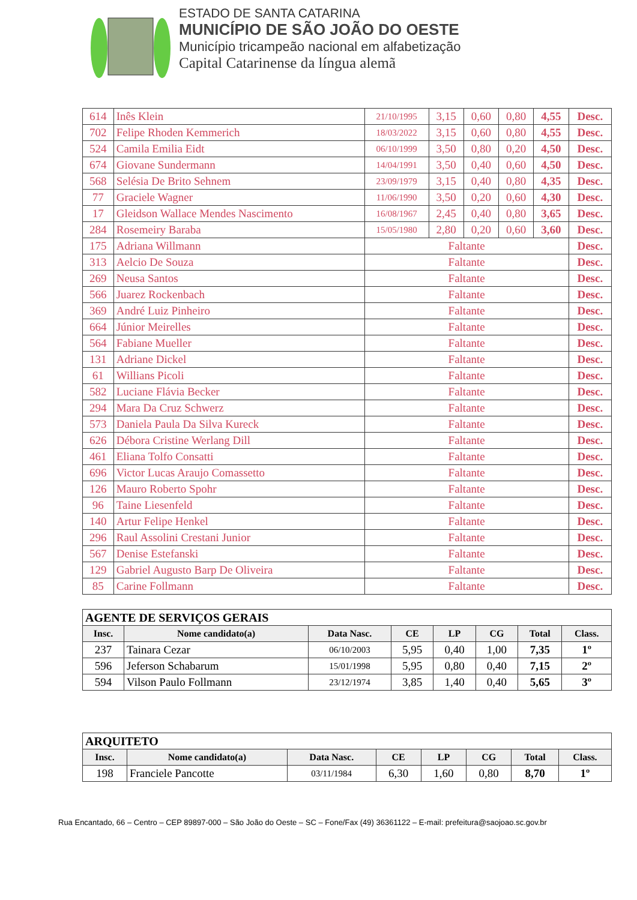ESTADO DE SANTA CATARINA
MUNICÍPIO DE SÃO JOÃO DO OESTE
Município tricampeão nacional em alfabetização
Capital Catarinense da língua alemã
| 614 | Inês Klein | 21/10/1995 | 3,15 | 0,60 | 0,80 | 4,55 | Desc. |
| 702 | Felipe Rhoden Kemmerich | 18/03/2022 | 3,15 | 0,60 | 0,80 | 4,55 | Desc. |
| 524 | Camila Emilia Eidt | 06/10/1999 | 3,50 | 0,80 | 0,20 | 4,50 | Desc. |
| 674 | Giovane Sundermann | 14/04/1991 | 3,50 | 0,40 | 0,60 | 4,50 | Desc. |
| 568 | Selésia De Brito Sehnem | 23/09/1979 | 3,15 | 0,40 | 0,80 | 4,35 | Desc. |
| 77 | Graciele Wagner | 11/06/1990 | 3,50 | 0,20 | 0,60 | 4,30 | Desc. |
| 17 | Gleidson Wallace Mendes Nascimento | 16/08/1967 | 2,45 | 0,40 | 0,80 | 3,65 | Desc. |
| 284 | Rosemeiry Baraba | 15/05/1980 | 2,80 | 0,20 | 0,60 | 3,60 | Desc. |
| 175 | Adriana Willmann | Faltante | | | | | Desc. |
| 313 | Aelcio De Souza | Faltante | | | | | Desc. |
| 269 | Neusa Santos | Faltante | | | | | Desc. |
| 566 | Juarez Rockenbach | Faltante | | | | | Desc. |
| 369 | André Luiz Pinheiro | Faltante | | | | | Desc. |
| 664 | Júnior Meirelles | Faltante | | | | | Desc. |
| 564 | Fabiane Mueller | Faltante | | | | | Desc. |
| 131 | Adriane Dickel | Faltante | | | | | Desc. |
| 61 | Willians Picoli | Faltante | | | | | Desc. |
| 582 | Luciane Flávia Becker | Faltante | | | | | Desc. |
| 294 | Mara Da Cruz Schwerz | Faltante | | | | | Desc. |
| 573 | Daniela Paula Da Silva Kureck | Faltante | | | | | Desc. |
| 626 | Débora Cristine Werlang Dill | Faltante | | | | | Desc. |
| 461 | Eliana Tolfo Consatti | Faltante | | | | | Desc. |
| 696 | Victor Lucas Araujo Comassetto | Faltante | | | | | Desc. |
| 126 | Mauro Roberto Spohr | Faltante | | | | | Desc. |
| 96 | Taine Liesenfeld | Faltante | | | | | Desc. |
| 140 | Artur Felipe Henkel | Faltante | | | | | Desc. |
| 296 | Raul Assolini Crestani Junior | Faltante | | | | | Desc. |
| 567 | Denise Estefanski | Faltante | | | | | Desc. |
| 129 | Gabriel Augusto Barp De Oliveira | Faltante | | | | | Desc. |
| 85 | Carine Follmann | Faltante | | | | | Desc. |
| AGENTE DE SERVIÇOS GERAIS | | | | | | | |
| Insc. | Nome candidato(a) | Data Nasc. | CE | LP | CG | Total | Class. |
| 237 | Tainara Cezar | 06/10/2003 | 5,95 | 0,40 | 1,00 | 7,35 | 1º |
| 596 | Jeferson Schabarum | 15/01/1998 | 5,95 | 0,80 | 0,40 | 7,15 | 2º |
| 594 | Vilson Paulo Follmann | 23/12/1974 | 3,85 | 1,40 | 0,40 | 5,65 | 3º |
| ARQUITETO | | | | | | | |
| Insc. | Nome candidato(a) | Data Nasc. | CE | LP | CG | Total | Class. |
| 198 | Franciele Pancotte | 03/11/1984 | 6,30 | 1,60 | 0,80 | 8,70 | 1º |
Rua Encantado, 66 – Centro – CEP 89897-000 – São João do Oeste – SC – Fone/Fax (49) 36361122 – E-mail: prefeitura@saojoao.sc.gov.br